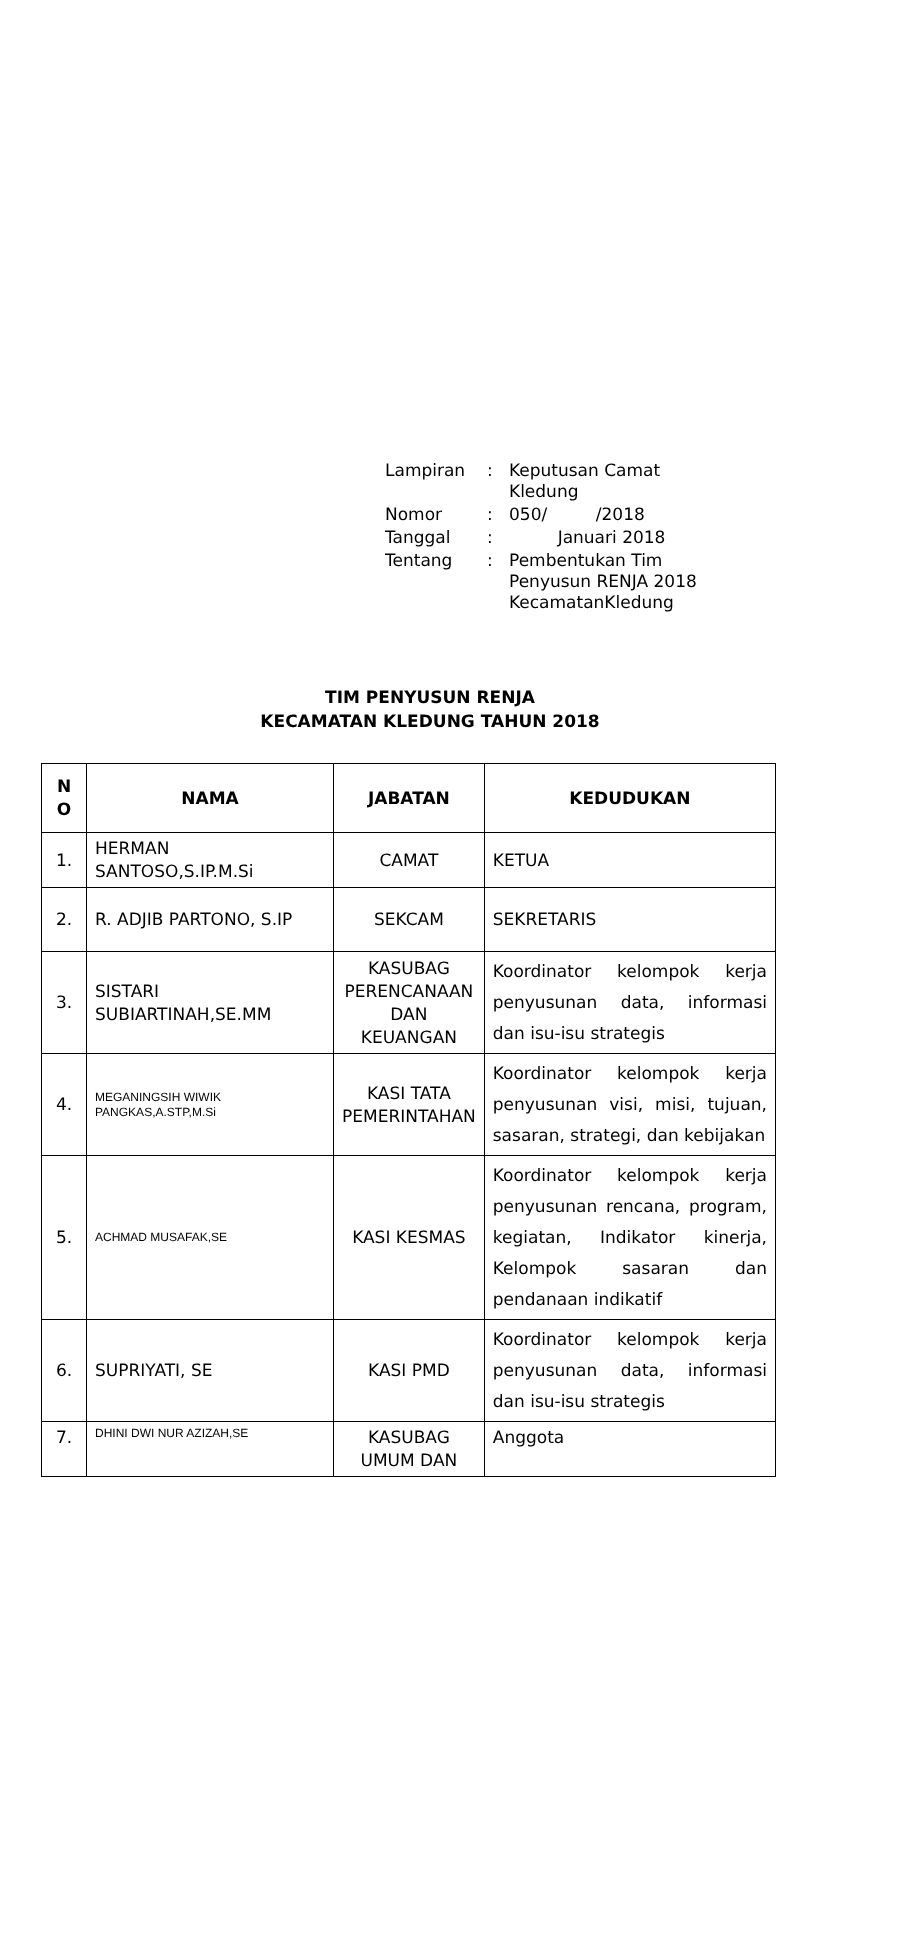| Lampiran | : | Keputusan Camat Kledung |
| Nomor | : | 050/ /2018 |
| Tanggal | : | Januari 2018 |
| Tentang | : | Pembentukan Tim Penyusun RENJA 2018 KecamatanKledung |
TIM PENYUSUN RENJA
KECAMATAN KLEDUNG TAHUN 2018
| N O | NAMA | JABATAN | KEDUDUKAN |
| --- | --- | --- | --- |
| 1. | HERMAN SANTOSO,S.IP.M.Si | CAMAT | KETUA |
| 2. | R. ADJIB PARTONO, S.IP | SEKCAM | SEKRETARIS |
| 3. | SISTARI SUBIARTINAH,SE.MM | KASUBAG PERENCANAAN DAN KEUANGAN | Koordinator kelompok kerja penyusunan data, informasi dan isu-isu strategis |
| 4. | MEGANINGSIH WIWIK PANGKAS,A.STP,M.Si | KASI TATA PEMERINTAHAN | Koordinator kelompok kerja penyusunan visi, misi, tujuan, sasaran, strategi, dan kebijakan |
| 5. | ACHMAD MUSAFAK,SE | KASI KESMAS | Koordinator kelompok kerja penyusunan rencana, program, kegiatan, Indikator kinerja, Kelompok sasaran dan pendanaan indikatif |
| 6. | SUPRIYATI, SE | KASI PMD | Koordinator kelompok kerja penyusunan data, informasi dan isu-isu strategis |
| 7. | DHINI DWI NUR AZIZAH,SE | KASUBAG UMUM DAN | Anggota |